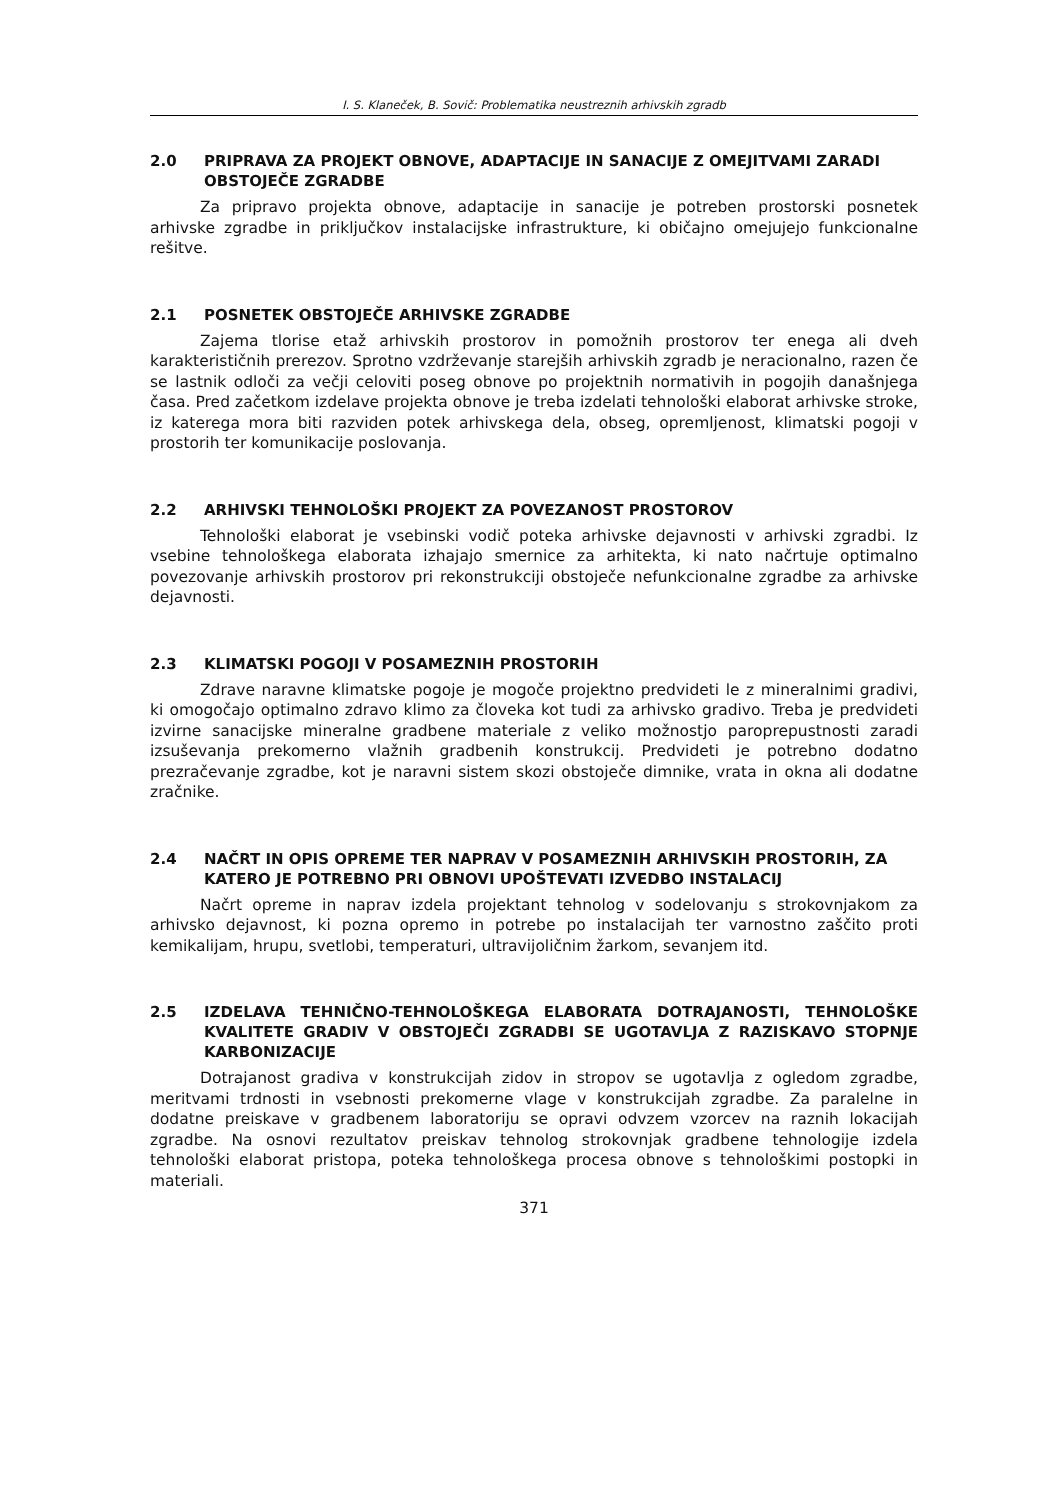I. S. Klaneček, B. Sovič: Problematika neustreznih arhivskih zgradb
2.0 PRIPRAVA ZA PROJEKT OBNOVE, ADAPTACIJE IN SANACIJE Z OMEJITVAMI ZARADI OBSTOJEČE ZGRADBE
Za pripravo projekta obnove, adaptacije in sanacije je potreben prostorski posnetek arhivske zgradbe in priključkov instalacijske infrastrukture, ki običajno omejujejo funkcionalne rešitve.
2.1 POSNETEK OBSTOJEČE ARHIVSKE ZGRADBE
Zajema tlorise etaž arhivskih prostorov in pomožnih prostorov ter enega ali dveh karakterističnih prerezov. Sprotno vzdrževanje starejših arhivskih zgradb je neracionalno, razen če se lastnik odloči za večji celoviti poseg obnove po projektnih normativih in pogojih današnjega časa. Pred začetkom izdelave projekta obnove je treba izdelati tehnološki elaborat arhivske stroke, iz katerega mora biti razviden potek arhivskega dela, obseg, opremljenost, klimatski pogoji v prostorih ter komunikacije poslovanja.
2.2 ARHIVSKI TEHNOLOŠKI PROJEKT ZA POVEZANOST PROSTOROV
Tehnološki elaborat je vsebinski vodič poteka arhivske dejavnosti v arhivski zgradbi. Iz vsebine tehnološkega elaborata izhajajo smernice za arhitekta, ki nato načrtuje optimalno povezovanje arhivskih prostorov pri rekonstrukciji obstoječe nefunkcionalne zgradbe za arhivske dejavnosti.
2.3 KLIMATSKI POGOJI V POSAMEZNIH PROSTORIH
Zdrave naravne klimatske pogoje je mogoče projektno predvideti le z mineralnimi gradivi, ki omogočajo optimalno zdravo klimo za človeka kot tudi za arhivsko gradivo. Treba je predvideti izvirne sanacijske mineralne gradbene materiale z veliko možnostjo paroprepustnosti zaradi izsuševanja prekomerno vlažnih gradbenih konstrukcij. Predvideti je potrebno dodatno prezračevanje zgradbe, kot je naravni sistem skozi obstoječe dimnike, vrata in okna ali dodatne zračnike.
2.4 NAČRT IN OPIS OPREME TER NAPRAV V POSAMEZNIH ARHIVSKIH PROSTORIH, ZA KATERO JE POTREBNO PRI OBNOVI UPOŠTEVATI IZVEDBO INSTALACIJ
Načrt opreme in naprav izdela projektant tehnolog v sodelovanju s strokovnjakom za arhivsko dejavnost, ki pozna opremo in potrebe po instalacijah ter varnostno zaščito proti kemikalijam, hrupu, svetlobi, temperaturi, ultravijoličnim žarkom, sevanjem itd.
2.5 IZDELAVA TEHNIČNO-TEHNOLOŠKEGA ELABORATA DOTRAJANOSTI, TEHNOLOŠKE KVALITETE GRADIV V OBSTOJEČI ZGRADBI SE UGOTAVLJA Z RAZISKAVO STOPNJE KARBONIZACIJE
Dotrajanost gradiva v konstrukcijah zidov in stropov se ugotavlja z ogledom zgradbe, meritvami trdnosti in vsebnosti prekomerne vlage v konstrukcijah zgradbe. Za paralelne in dodatne preiskave v gradbenem laboratoriju se opravi odvzem vzorcev na raznih lokacijah zgradbe. Na osnovi rezultatov preiskav tehnolog strokovnjak gradbene tehnologije izdela tehnološki elaborat pristopa, poteka tehnološkega procesa obnove s tehnološkimi postopki in materiali.
371